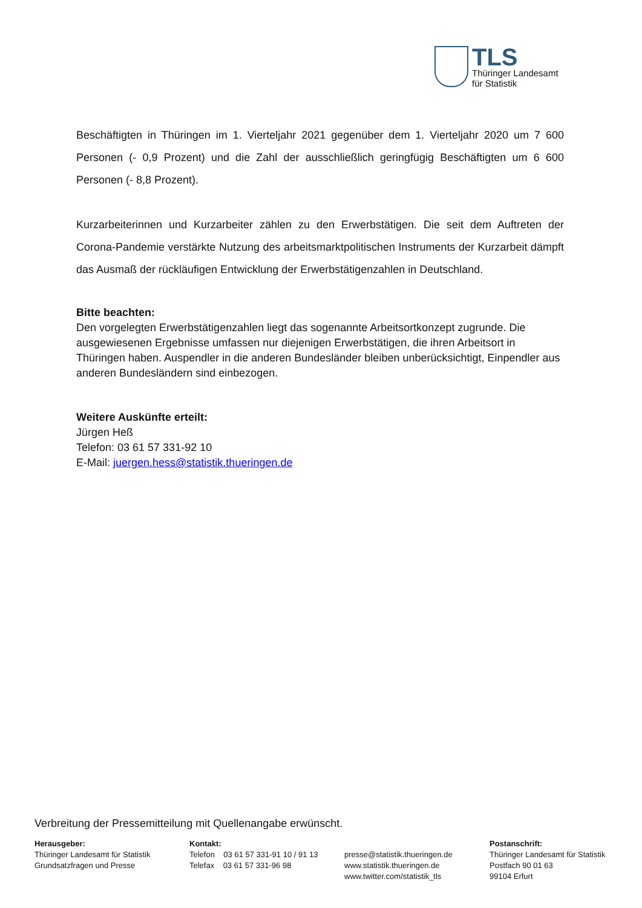TLS
Thüringer Landesamt
für Statistik
Beschäftigten in Thüringen im 1. Vierteljahr 2021 gegenüber dem 1. Vierteljahr 2020 um 7 600 Personen (- 0,9 Prozent) und die Zahl der ausschließlich geringfügig Beschäftigten um 6 600 Personen (- 8,8 Prozent).
Kurzarbeiterinnen und Kurzarbeiter zählen zu den Erwerbstätigen. Die seit dem Auftreten der Corona-Pandemie verstärkte Nutzung des arbeitsmarktpolitischen Instruments der Kurzarbeit dämpft das Ausmaß der rückläufigen Entwicklung der Erwerbstätigenzahlen in Deutschland.
Bitte beachten:
Den vorgelegten Erwerbstätigenzahlen liegt das sogenannte Arbeitsortkonzept zugrunde. Die ausgewiesenen Ergebnisse umfassen nur diejenigen Erwerbstätigen, die ihren Arbeitsort in Thüringen haben. Auspendler in die anderen Bundesländer bleiben unberücksichtigt, Einpendler aus anderen Bundesländern sind einbezogen.
Weitere Auskünfte erteilt:
Jürgen Heß
Telefon: 03 61 57 331-92 10
E-Mail: juergen.hess@statistik.thueringen.de
Verbreitung der Pressemitteilung mit Quellenangabe erwünscht.
Herausgeber:
Thüringer Landesamt für Statistik
Grundsatzfragen und Presse
Kontakt:
Telefon 03 61 57 331-91 10 / 91 13
Telefax 03 61 57 331-96 98
presse@statistik.thueringen.de
www.statistik.thueringen.de
www.twitter.com/statistik_tls
Postanschrift:
Thüringer Landesamt für Statistik
Postfach 90 01 63
99104 Erfurt